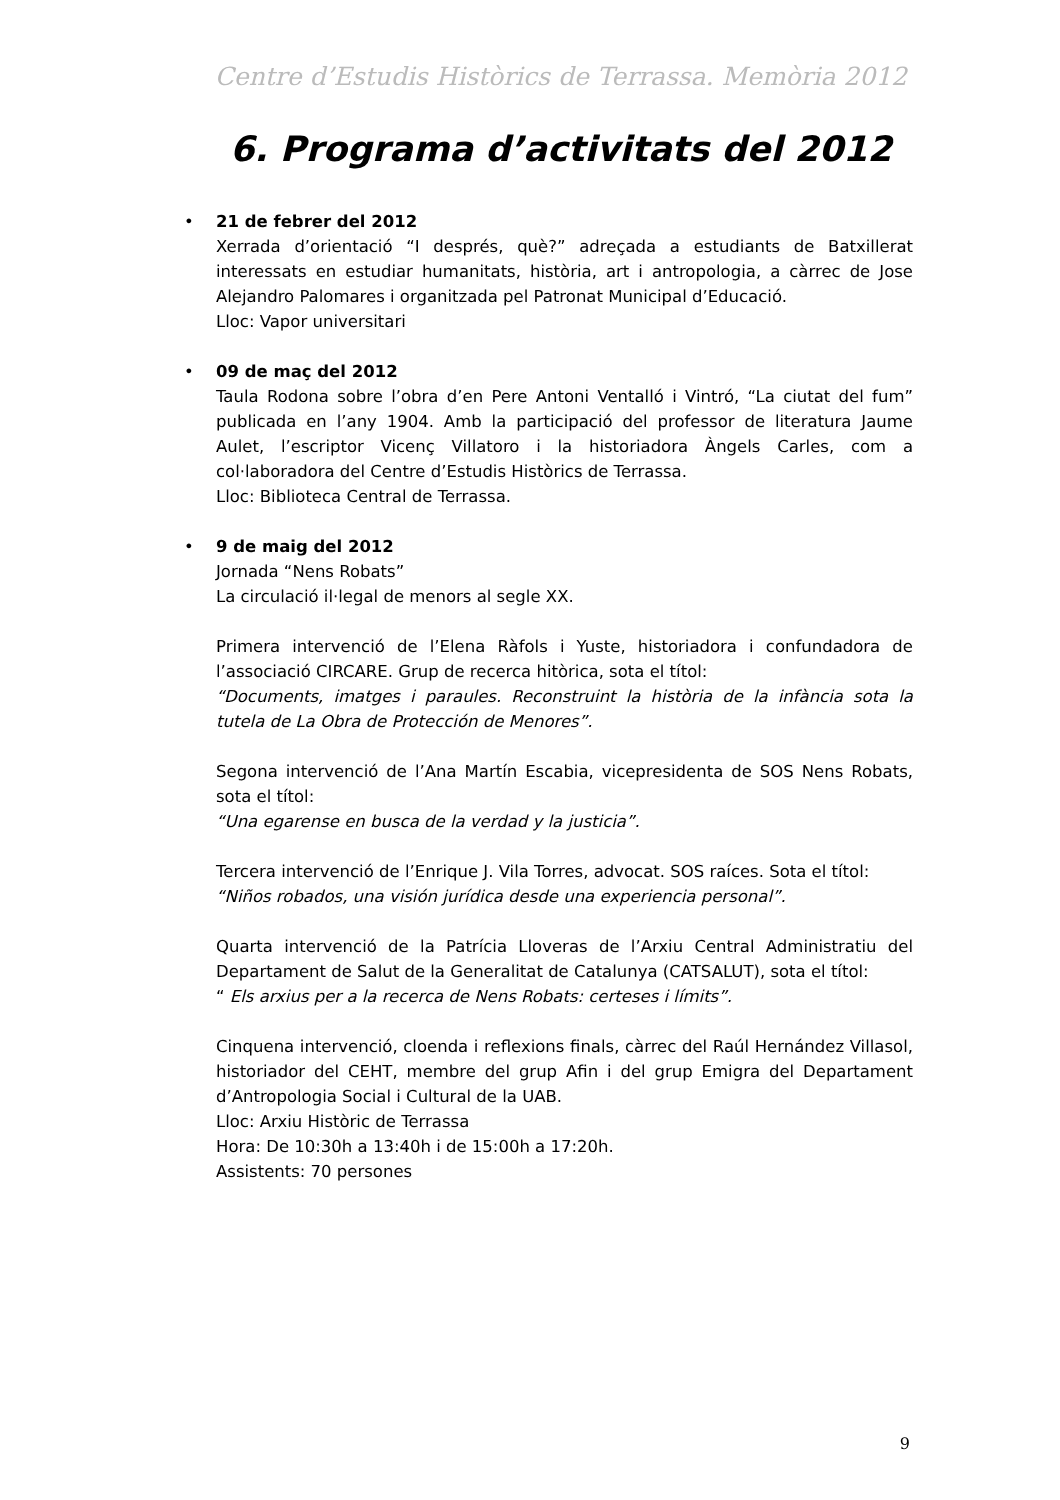Centre d’Estudis Històrics de Terrassa. Memòria 2012
6. Programa d’activitats del 2012
•
21 de febrer del 2012
Xerrada d’orientació “I després, què?” adreçada a estudiants de Batxillerat interessats en estudiar humanitats, història, art i antropologia, a càrrec de Jose Alejandro Palomares i organitzada pel Patronat Municipal d’Educació.
Lloc: Vapor universitari
•
09 de maç del 2012
Taula Rodona sobre l’obra d’en Pere Antoni Ventalló i Vintró, “La ciutat del fum” publicada en l’any 1904. Amb la participació del professor de literatura Jaume Aulet, l’escriptor Vicenç Villatoro i la historiadora Àngels Carles, com a col·laboradora del Centre d’Estudis Històrics de Terrassa.
Lloc: Biblioteca Central de Terrassa.
•
9 de maig del 2012
Jornada “Nens Robats”
La circulació il·legal de menors al segle XX.
Primera intervenció de l’Elena Ràfols i Yuste, historiadora i confundadora de l’associació CIRCARE. Grup de recerca hitòrica, sota el títol:
“Documents, imatges i paraules. Reconstruint la història de la infància sota la tutela de La Obra de Protección de Menores”.
Segona intervenció de l’Ana Martín Escabia, vicepresidenta de SOS Nens Robats, sota el títol:
“Una egarense en busca de la verdad y la justicia”.
Tercera intervenció de l’Enrique J. Vila Torres, advocat. SOS raíces. Sota el títol:
“Niños robados, una visión jurídica desde una experiencia personal”.
Quarta intervenció de la Patrícia Lloveras de l’Arxiu Central Administratiu del Departament de Salut de la Generalitat de Catalunya (CATSALUT), sota el títol:
“ Els arxius per a la recerca de Nens Robats: certeses i límits”.
Cinquena intervenció, cloenda i reflexions finals, càrrec del Raúl Hernández Villasol, historiador del CEHT, membre del grup Afin i del grup Emigra del Departament d’Antropologia Social i Cultural de la UAB.
Lloc: Arxiu Històric de Terrassa
Hora: De 10:30h a 13:40h i de 15:00h a 17:20h.
Assistents: 70 persones
9